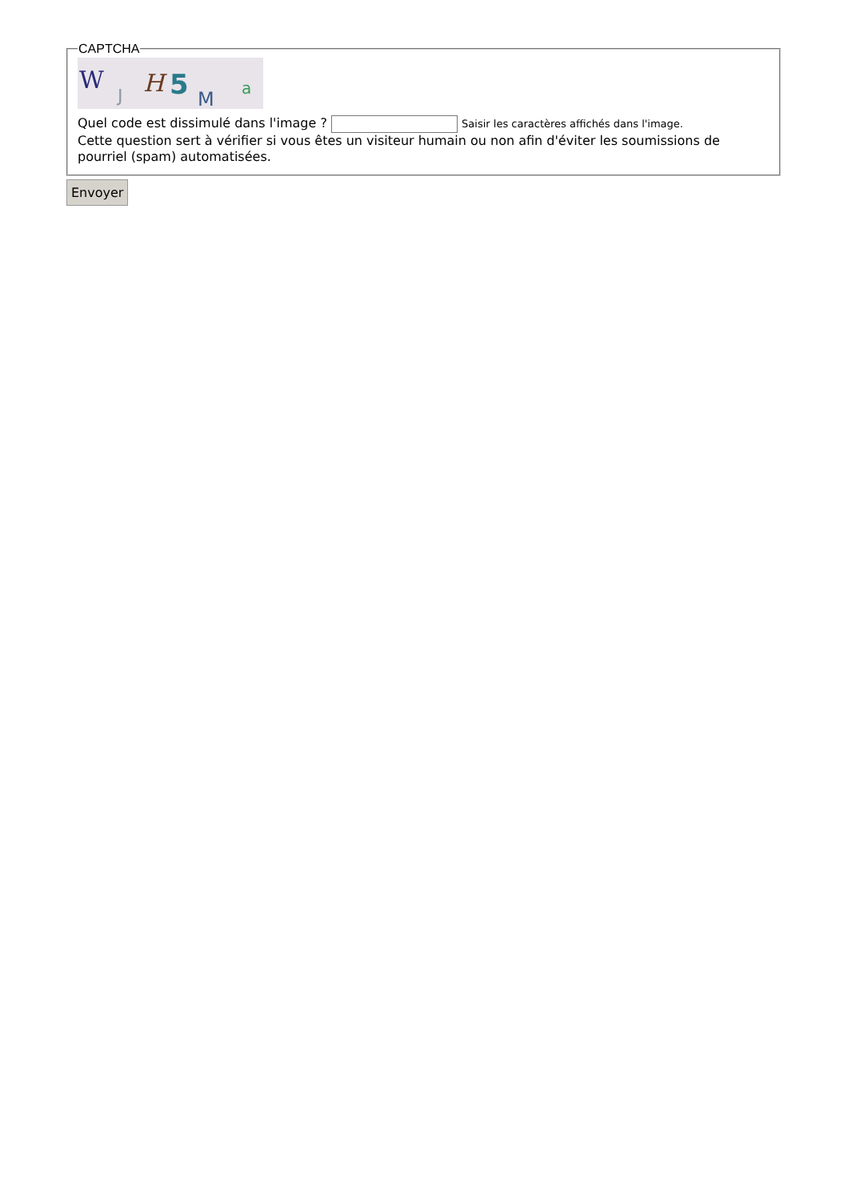CAPTCHA
W
J
H
5
M
a
Quel code est dissimulé dans l'image ? Saisir les caractères affichés dans l'image.
Cette question sert à vérifier si vous êtes un visiteur humain ou non afin d'éviter les soumissions de pourriel (spam) automatisées.
Envoyer